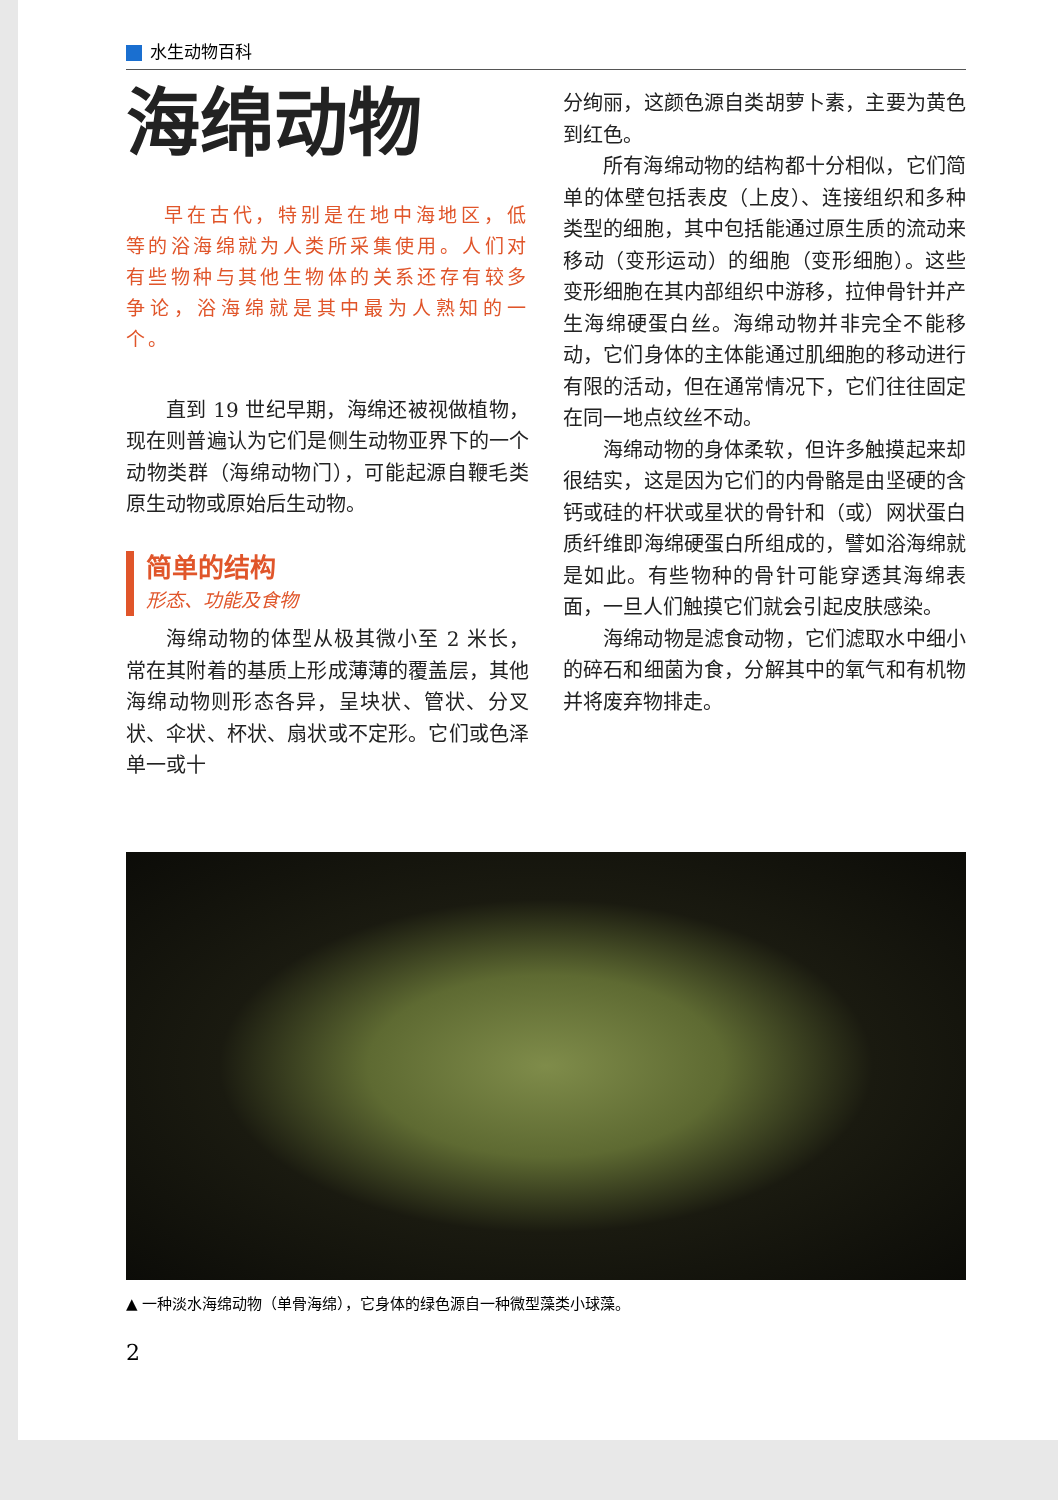水生动物百科
海绵动物
早在古代，特别是在地中海地区，低等的浴海绵就为人类所采集使用。人们对有些物种与其他生物体的关系还存有较多争论，浴海绵就是其中最为人熟知的一个。
直到 19 世纪早期，海绵还被视做植物，现在则普遍认为它们是侧生动物亚界下的一个动物类群（海绵动物门），可能起源自鞭毛类原生动物或原始后生动物。
简单的结构
形态、功能及食物
海绵动物的体型从极其微小至 2 米长，常在其附着的基质上形成薄薄的覆盖层，其他海绵动物则形态各异，呈块状、管状、分叉状、伞状、杯状、扇状或不定形。它们或色泽单一或十
分绚丽，这颜色源自类胡萝卜素，主要为黄色到红色。
所有海绵动物的结构都十分相似，它们简单的体壁包括表皮（上皮）、连接组织和多种类型的细胞，其中包括能通过原生质的流动来移动（变形运动）的细胞（变形细胞）。这些变形细胞在其内部组织中游移，拉伸骨针并产生海绵硬蛋白丝。海绵动物并非完全不能移动，它们身体的主体能通过肌细胞的移动进行有限的活动，但在通常情况下，它们往往固定在同一地点纹丝不动。
海绵动物的身体柔软，但许多触摸起来却很结实，这是因为它们的内骨骼是由坚硬的含钙或硅的杆状或星状的骨针和（或）网状蛋白质纤维即海绵硬蛋白所组成的，譬如浴海绵就是如此。有些物种的骨针可能穿透其海绵表面，一旦人们触摸它们就会引起皮肤感染。
海绵动物是滤食动物，它们滤取水中细小的碎石和细菌为食，分解其中的氧气和有机物并将废弃物排走。
▲ 一种淡水海绵动物（单骨海绵），它身体的绿色源自一种微型藻类小球藻。
2